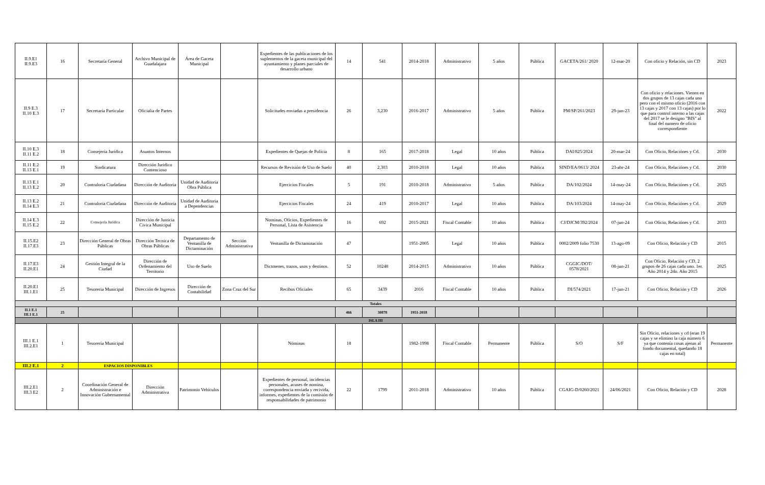| II.9.E1 II.9.E3 | 16 | Secretaría General | Archivo Municipal de Guadalajara | Área de Gaceta Municipal | | Expedientes de las publicaciones de los suplementos de la gaceta municipal del ayuntamiento y planes parciales de desarrollo urbano | 14 | 541 | 2014-2018 | Administrativo | 5 años | Pública | GACETA/261/ 2020 | 12-mar-20 | Con oficio y Relación, sin CD | 2023 |
| II.9 E.3 II.10 E.3 | 17 | Secretaría Particular | Oficialia de Partes | | | Solicitudes enviadas a presidencia | 26 | 3,230 | 2016-2017 | Administrativo | 5 años | Pública | PM/SP/261/2023 | 29-jun-23 | Con oficio y relaciones. Vienen en dos grupos de 13 cajas cada uno pero con el mismo oficio (2016 con 13 cajas y 2017 con 13 cajas) por lo que para control interno a las cajas del 2017 se le designo "BIS" al final del numero de oficio correspondiente | 2022 |
| II.10 E.3 II.11 E.2 | 18 | Consejería Jurídica | Asuntos Internos | | | Expedientes de Quejas de Polícia | 8 | 165 | 2017-2018 | Legal | 10 años | Pública | DAI/825/2024 | 20-mar-24 | Con Oficio, Relaciónes y Cd. | 2030 |
| II.11 E.2 II.13 E.1 | 19 | Sindicatura | Dirección Juridico Contencioso | | | Recursos de Revisión de Uso de Suelo | 40 | 2,303 | 2010-2018 | Legal | 10 años | Pública | SIND/EA/0613/ 2024 | 23-abr-24 | Con Oficio, Relaciónes y Cd. | 2030 |
| II.13 E.1 II.13 E.2 | 20 | Contraloria Ciudadana | Dirección de Auditoria | Unidad de Auditoria Obra Pública | | Ejercicios Fiscales | 5 | 191 | 2010-2018 | Administrativo | 5 años | Pública | DA/102/2024 | 14-may-24 | Con Oficio, Relaciónes y Cd. | 2025 |
| II.13 E.2 II.14 E.3 | 21 | Contraloria Ciudadana | Dirección de Auditoria | Unidad de Auditoria a Dependencias | | Ejercicios Fiscales | 24 | 419 | 2010-2017 | Legal | 10 años | Pública | DA/103/2024 | 14-may-24 | Con Oficio, Relaciónes y Cd. | 2029 |
| II.14 E.3 II.15 E.2 | 22 | Consejería Jurídica | Dirección de Justicia Civica Municipal | | | Nominas, Oficios, Expedientes de Personal, Lista de Asistencia | 16 | 692 | 2015-2021 | Fiscal Contable | 10 años | Pública | CJ/DJCM/392/2024 | 07-jun-24 | Con Oficio, Relaciónes y Cd. | 2033 |
| II.15.E2 II.17.E3 | 23 | Dirección General de Obras Públicas | Dirección Tecnica de Obras Públicas | Departamento de Ventanilla de Dictaminación | Sección Administrativa | Ventanilla de Dictaminación | 47 | | 1951-2005 | Legal | 10 años | Pública | 0002/2009 folio 7530 | 13-ago-09 | Con Oficio, Relación y CD | 2015 |
| II.17.E3 II.20.E1 | 24 | Gestión Integral de la Ciudad | Dirección de Ordenamiento del Territorio | Uso de Suelo | | Dictmenes, trazos, usos y destinos. | 52 | 10248 | 2014-2015 | Administrativo | 10 años | Pública | CGGIC/DOT/ 0578/2021 | 08-jun-21 | Con Oficio, Relación y CD, 2 grupos de 26 cajas cada uno. 1er. Año 2014 y 2do. Año 2015 | 2025 |
| II.20.E1 III.1.E1 | 25 | Tesoreria Municipal | Dirección de Ingresos | Dirección de Contabilidad | Zona Cruz del Sur | Recibos Oficiales | 65 | 3439 | 2016 | Fiscal Contable | 10 años | Pública | DI/574/2021 | 17-jun-21 | Con Oficio, Relación y CD | 2026 |
| Totales | | | | | | | | | | | | | | | | |
| II.1 E.1 III.1 E.1 | 25 | | | | | | 466 | 30878 | 1951-2018 | | | | | | | |
| ISLA III | | | | | | | | | | | | | | | | |
| III.1 E.1 III.2.E1 | 1 | Tesorería Municipal | | | | Nóminas | 18 | | 1982-1998 | Fiscal Contable | Permanente | Pública | S/O | S/F | Sin Oficio, relaciones y cd (eran 19 cajas y se elimino la caja número 6 ya que contenía cosas ajenas al fondo documental, quedando 18 cajas en total) | Permanente |
| III.2 E.1 | 2 | ESPACIOS DISPONIBLES | | | | | | | | | | | | | | |
| III.2.E1 III.3 E2 | 2 | Coordinación General de Administración e Innovación Gubernamental | Dirección Administrativa | Patrimonio Vehículos | | Expedientes de personal, incidencias personales, acuses de nomina, correspondencia enviada y recivida, informes, expedientes de la comisión de responsabilidades de patrimonio | 22 | 1799 | 2011-2018 | Administrativo | 10 años | Pública | CGAIG-D/0260/2021 | 24/06/2021 | Con Oficio, Relación y CD | 2028 |